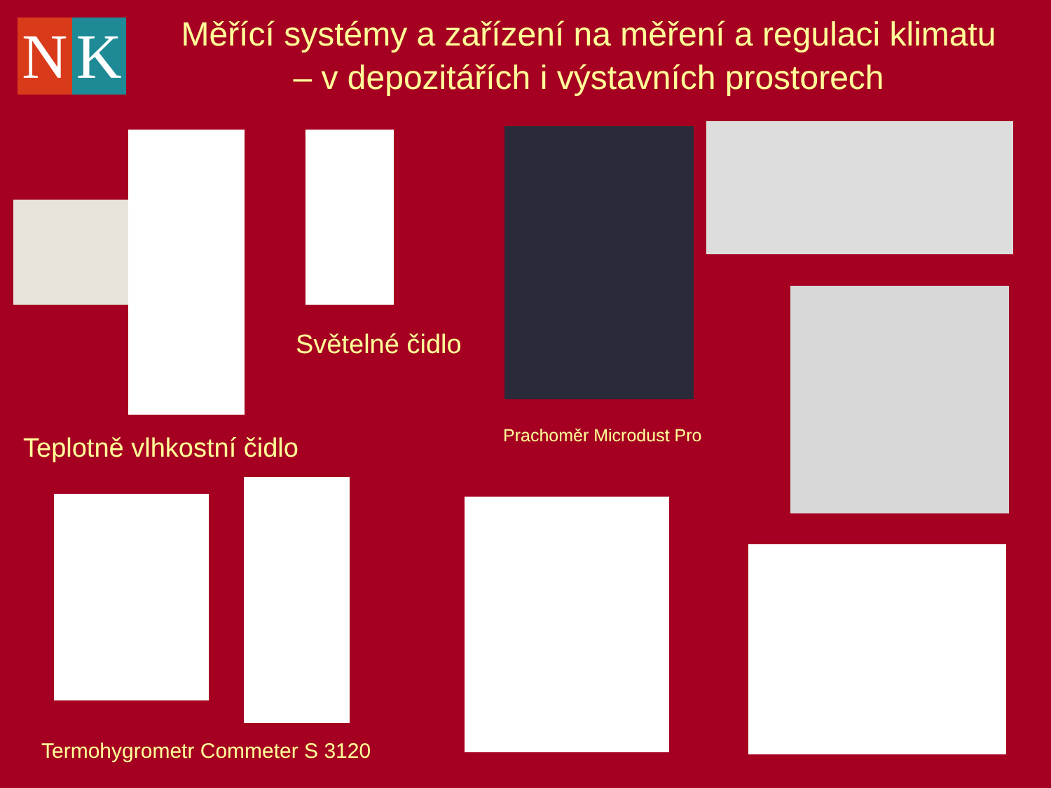N K
Měřící systémy a zařízení na měření a regulaci klimatu
– v depozitářích i výstavních prostorech
Světelné čidlo
Prachoměr Microdust Pro
Teplotně vlhkostní čidlo
Termohygrometr Commeter S 3120